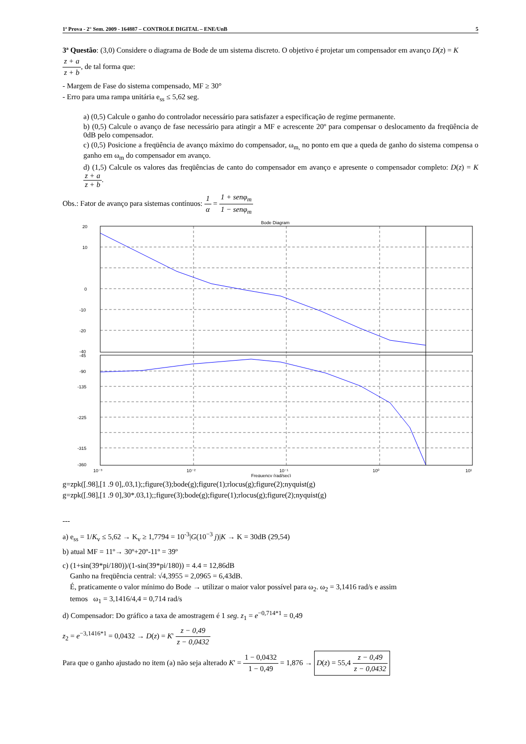1ª Prova - 2° Sem. 2009 - 164887 – CONTROLE DIGITAL – ENE/UnB 5
3ª Questão: (3,0) Considere o diagrama de Bode de um sistema discreto. O objetivo é projetar um compensador em avanço D(z) = K z + a z + b, de tal forma que:
- Margem de Fase do sistema compensado, MF ≥ 30°
- Erro para uma rampa unitária e<sub>ss</sub> ≤ 5,62 seg.
a) (0,5) Calcule o ganho do controlador necessário para satisfazer a especificação de regime permanente.
b) (0,5) Calcule o avanço de fase necessário para atingir a MF e acrescente 20º para compensar o deslocamento da freqüência de 0dB pelo compensador.
c) (0,5) Posicione a freqüência de avanço máximo do compensador, ω<sub>m,</sub> no ponto em que a queda de ganho do sistema compensa o ganho em ω<sub>m</sub> do compensador em avanço.
d) (1,5) Calcule os valores das freqüências de canto do compensador em avanço e apresente o compensador completo: D(z) = K z + a z + b.
Obs.: Fator de avanço para sistemas contínuos: 1 α = 1 + senφ<sub>m</sub> 1 − senφ<sub>m</sub>
Bode Diagram
20
10
0
-10
-20
-40
-45
-90
-135
-225
-315
-360
10⁻³
10⁻²
10⁻¹
10⁰
10¹
Frequency (rad/sec)
g=zpk([.98],[1 .9 0],.03,1);;figure(3);bode(g);figure(1);rlocus(g);figure(2);nyquist(g)
g=zpk([.98],[1 .9 0],30*.03,1);;figure(3);bode(g);figure(1);rlocus(g);figure(2);nyquist(g)
---
a) e<sub>ss</sub> = 1/K<sub>v</sub> ≤ 5,62 → K<sub>v</sub> ≥ 1,7794 = 10<sup>-3</sup>|G(10<sup>−3</sup> j)|K → K = 30dB (29,54)
b) atual MF = 11º→ 30º+20º-11º = 39º
c) (1+sin(39*pi/180))/(1-sin(39*pi/180)) = 4.4 = 12,86dB
Ganho na freqüência central: √4,3955 = 2,0965 = 6,43dB.
É, praticamente o valor mínimo do Bode → utilizar o maior valor possível para ω<sub>2</sub>. ω<sub>2</sub> = 3,1416 rad/s e assim
temos ω<sub>1</sub> = 3,1416/4,4 = 0,714 rad/s
d) Compensador: Do gráfico a taxa de amostragem é 1 seg. z<sub>1</sub> = e<sup>−0,714*1</sup> = 0,49
z<sub>2</sub> = e<sup>−3,1416*1</sup> = 0,0432 → D(z) = K' z − 0,49 z − 0,0432
Para que o ganho ajustado no item (a) não seja alterado K' = 1 − 0,0432 1 − 0,49 = 1,876 → D(z) = 55,4 z − 0,49 z − 0,0432